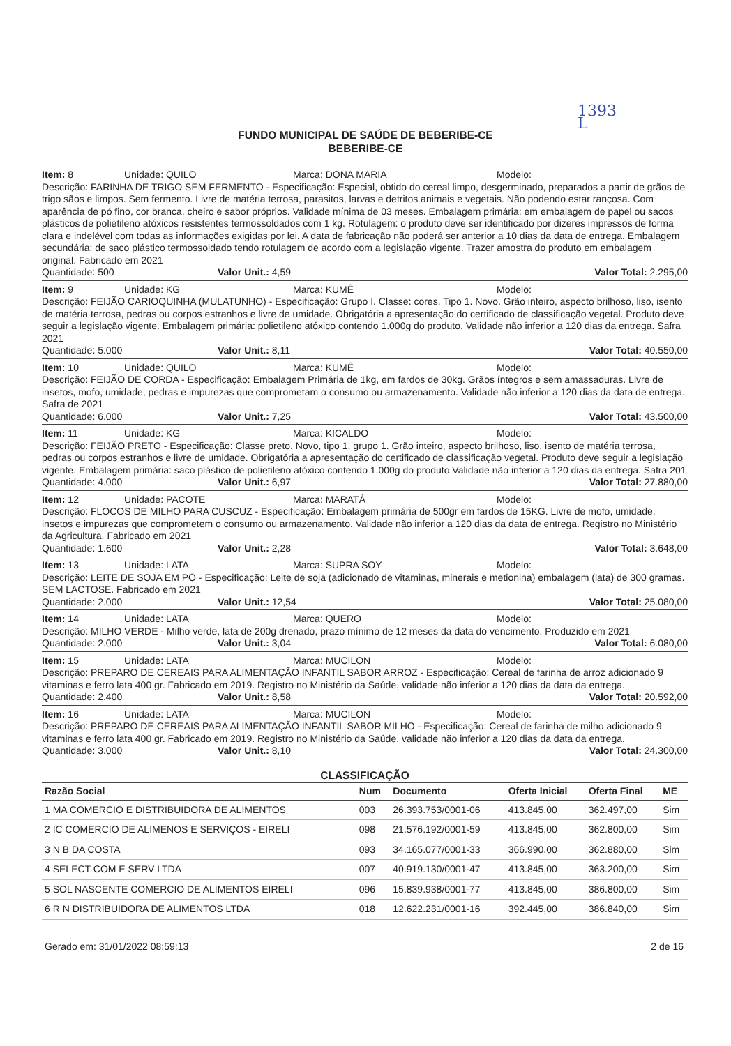1393
L
FUNDO MUNICIPAL DE SAÚDE DE BEBERIBE-CE
BEBERIBE-CE
Item: 8 Unidade: QUILO Marca: DONA MARIA Modelo:
Descrição: FARINHA DE TRIGO SEM FERMENTO - Especificação: Especial, obtido do cereal limpo, desgerminado, preparados a partir de grãos de trigo sãos e limpos. Sem fermento. Livre de matéria terrosa, parasitos, larvas e detritos animais e vegetais. Não podendo estar rançosa. Com aparência de pó fino, cor branca, cheiro e sabor próprios. Validade mínima de 03 meses. Embalagem primária: em embalagem de papel ou sacos plásticos de polietileno atóxicos resistentes termossoldados com 1 kg. Rotulagem: o produto deve ser identificado por dizeres impressos de forma clara e indelével com todas as informações exigidas por lei. A data de fabricação não poderá ser anterior a 10 dias da data de entrega. Embalagem secundária: de saco plástico termossoldado tendo rotulagem de acordo com a legislação vigente. Trazer amostra do produto em embalagem original. Fabricado em 2021
Quantidade: 500 Valor Unit.: 4,59 Valor Total: 2.295,00
Item: 9 Unidade: KG Marca: KUMÊ Modelo:
Descrição: FEIJÃO CARIOQUINHA (MULATUNHO) - Especificação: Grupo I. Classe: cores. Tipo 1. Novo. Grão inteiro, aspecto brilhoso, liso, isento de matéria terrosa, pedras ou corpos estranhos e livre de umidade. Obrigatória a apresentação do certificado de classificação vegetal. Produto deve seguir a legislação vigente. Embalagem primária: polietileno atóxico contendo 1.000g do produto. Validade não inferior a 120 dias da entrega. Safra 2021
Quantidade: 5.000 Valor Unit.: 8,11 Valor Total: 40.550,00
Item: 10 Unidade: QUILO Marca: KUMÊ Modelo:
Descrição: FEIJÃO DE CORDA - Especificação: Embalagem Primária de 1kg, em fardos de 30kg. Grãos íntegros e sem amassaduras. Livre de insetos, mofo, umidade, pedras e impurezas que comprometam o consumo ou armazenamento. Validade não inferior a 120 dias da data de entrega. Safra de 2021
Quantidade: 6.000 Valor Unit.: 7,25 Valor Total: 43.500,00
Item: 11 Unidade: KG Marca: KICALDO Modelo:
Descrição: FEIJÃO PRETO - Especificação: Classe preto. Novo, tipo 1, grupo 1. Grão inteiro, aspecto brilhoso, liso, isento de matéria terrosa, pedras ou corpos estranhos e livre de umidade. Obrigatória a apresentação do certificado de classificação vegetal. Produto deve seguir a legislação vigente. Embalagem primária: saco plástico de polietileno atóxico contendo 1.000g do produto Validade não inferior a 120 dias da entrega. Safra 201
Quantidade: 4.000 Valor Unit.: 6,97 Valor Total: 27.880,00
Item: 12 Unidade: PACOTE Marca: MARATÁ Modelo:
Descrição: FLOCOS DE MILHO PARA CUSCUZ - Especificação: Embalagem primária de 500gr em fardos de 15KG. Livre de mofo, umidade, insetos e impurezas que comprometem o consumo ou armazenamento. Validade não inferior a 120 dias da data de entrega. Registro no Ministério da Agricultura. Fabricado em 2021
Quantidade: 1.600 Valor Unit.: 2,28 Valor Total: 3.648,00
Item: 13 Unidade: LATA Marca: SUPRA SOY Modelo:
Descrição: LEITE DE SOJA EM PÓ - Especificação: Leite de soja (adicionado de vitaminas, minerais e metionina) embalagem (lata) de 300 gramas. SEM LACTOSE. Fabricado em 2021
Quantidade: 2.000 Valor Unit.: 12,54 Valor Total: 25.080,00
Item: 14 Unidade: LATA Marca: QUERO Modelo:
Descrição: MILHO VERDE - Milho verde, lata de 200g drenado, prazo mínimo de 12 meses da data do vencimento. Produzido em 2021
Quantidade: 2.000 Valor Unit.: 3,04 Valor Total: 6.080,00
Item: 15 Unidade: LATA Marca: MUCILON Modelo:
Descrição: PREPARO DE CEREAIS PARA ALIMENTAÇÃO INFANTIL SABOR ARROZ - Especificação: Cereal de farinha de arroz adicionado 9 vitaminas e ferro lata 400 gr. Fabricado em 2019. Registro no Ministério da Saúde, validade não inferior a 120 dias da data da entrega.
Quantidade: 2.400 Valor Unit.: 8,58 Valor Total: 20.592,00
Item: 16 Unidade: LATA Marca: MUCILON Modelo:
Descrição: PREPARO DE CEREAIS PARA ALIMENTAÇÃO INFANTIL SABOR MILHO - Especificação: Cereal de farinha de milho adicionado 9 vitaminas e ferro lata 400 gr. Fabricado em 2019. Registro no Ministério da Saúde, validade não inferior a 120 dias da data da entrega.
Quantidade: 3.000 Valor Unit.: 8,10 Valor Total: 24.300,00
CLASSIFICAÇÃO
| Razão Social | Num | Documento | Oferta Inicial | Oferta Final | ME |
| --- | --- | --- | --- | --- | --- |
| 1 MA COMERCIO E DISTRIBUIDORA DE ALIMENTOS | 003 | 26.393.753/0001-06 | 413.845,00 | 362.497,00 | Sim |
| 2 IC COMERCIO DE ALIMENOS E SERVIÇOS - EIRELI | 098 | 21.576.192/0001-59 | 413.845,00 | 362.800,00 | Sim |
| 3 N B DA COSTA | 093 | 34.165.077/0001-33 | 366.990,00 | 362.880,00 | Sim |
| 4 SELECT COM E SERV LTDA | 007 | 40.919.130/0001-47 | 413.845,00 | 363.200,00 | Sim |
| 5 SOL NASCENTE COMERCIO DE ALIMENTOS EIRELI | 096 | 15.839.938/0001-77 | 413.845,00 | 386.800,00 | Sim |
| 6 R N DISTRIBUIDORA DE ALIMENTOS LTDA | 018 | 12.622.231/0001-16 | 392.445,00 | 386.840,00 | Sim |
Gerado em: 31/01/2022 08:59:13 2 de 16